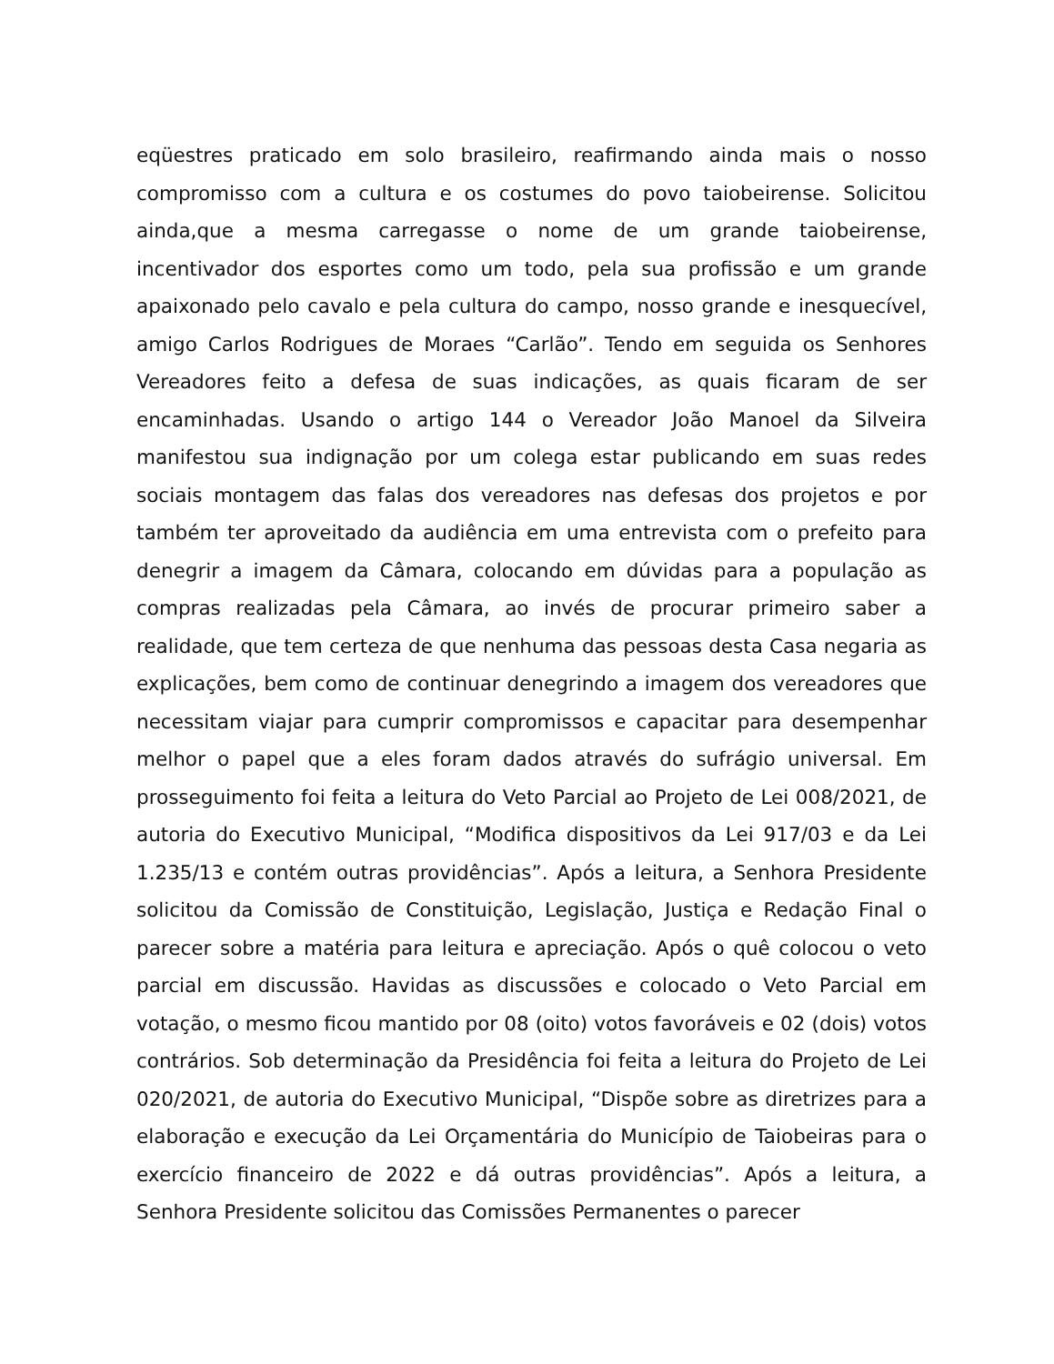eqüestres praticado em solo brasileiro, reafirmando ainda mais o nosso compromisso com a cultura e os costumes do povo taiobeirense. Solicitou ainda,que a mesma carregasse o nome de um grande taiobeirense, incentivador dos esportes como um todo, pela sua profissão e um grande apaixonado pelo cavalo e pela cultura do campo, nosso grande e inesquecível, amigo Carlos Rodrigues de Moraes “Carlão”. Tendo em seguida os Senhores Vereadores feito a defesa de suas indicações, as quais ficaram de ser encaminhadas. Usando o artigo 144 o Vereador João Manoel da Silveira manifestou sua indignação por um colega estar publicando em suas redes sociais montagem das falas dos vereadores nas defesas dos projetos e por também ter aproveitado da audiência em uma entrevista com o prefeito para denegrir a imagem da Câmara, colocando em dúvidas para a população as compras realizadas pela Câmara, ao invés de procurar primeiro saber a realidade, que tem certeza de que nenhuma das pessoas desta Casa negaria as explicações, bem como de continuar denegrindo a imagem dos vereadores que necessitam viajar para cumprir compromissos e capacitar para desempenhar melhor o papel que a eles foram dados através do sufrágio universal. Em prosseguimento foi feita a leitura do Veto Parcial ao Projeto de Lei 008/2021, de autoria do Executivo Municipal, “Modifica dispositivos da Lei 917/03 e da Lei 1.235/13 e contém outras providências”. Após a leitura, a Senhora Presidente solicitou da Comissão de Constituição, Legislação, Justiça e Redação Final o parecer sobre a matéria para leitura e apreciação. Após o quê colocou o veto parcial em discussão. Havidas as discussões e colocado o Veto Parcial em votação, o mesmo ficou mantido por 08 (oito) votos favoráveis e 02 (dois) votos contrários. Sob determinação da Presidência foi feita a leitura do Projeto de Lei 020/2021, de autoria do Executivo Municipal, “Dispõe sobre as diretrizes para a elaboração e execução da Lei Orçamentária do Município de Taiobeiras para o exercício financeiro de 2022 e dá outras providências”. Após a leitura, a Senhora Presidente solicitou das Comissões Permanentes o parecer